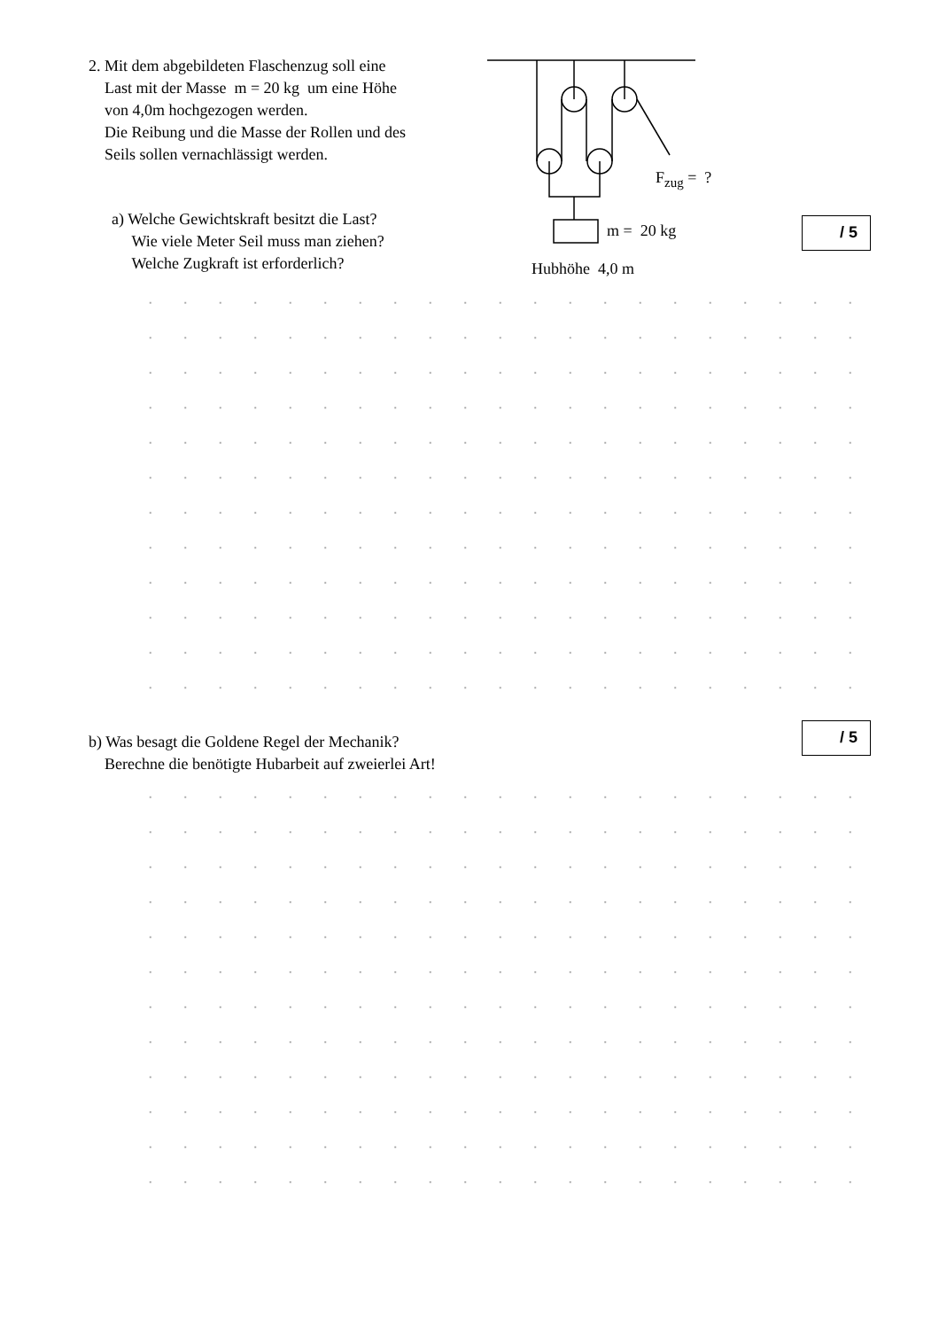2. Mit dem abgebildeten Flaschenzug soll eine
Last mit der Masse m = 20 kg um eine Höhe
von 4,0m hochgezogen werden.
Die Reibung und die Masse der Rollen und des
Seils sollen vernachlässigt werden.
F<sub>zug</sub> = ?
m = 20 kg
Hubhöhe 4,0 m
a) Welche Gewichtskraft besitzt die Last?
Wie viele Meter Seil muss man ziehen?
Welche Zugkraft ist erforderlich?
/ 5
b) Was besagt die Goldene Regel der Mechanik?
Berechne die benötigte Hubarbeit auf zweierlei Art!
/ 5